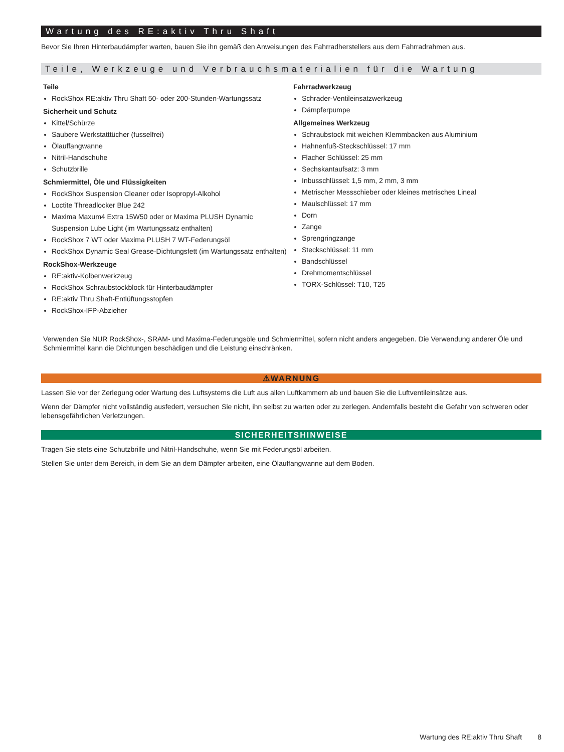Wartung des RE:aktiv Thru Shaft
Bevor Sie Ihren Hinterbaudämpfer warten, bauen Sie ihn gemäß den Anweisungen des Fahrradherstellers aus dem Fahrradrahmen aus.
Teile, Werkzeuge und Verbrauchsmaterialien für die Wartung
Teile
RockShox RE:aktiv Thru Shaft 50- oder 200-Stunden-Wartungssatz
Sicherheit und Schutz
Kittel/Schürze
Saubere Werkstatttücher (fusselfrei)
Ölauffangwanne
Nitril-Handschuhe
Schutzbrille
Schmiermittel, Öle und Flüssigkeiten
RockShox Suspension Cleaner oder Isopropyl-Alkohol
Loctite Threadlocker Blue 242
Maxima Maxum4 Extra 15W50 oder or Maxima PLUSH Dynamic Suspension Lube Light (im Wartungssatz enthalten)
RockShox 7 WT oder Maxima PLUSH 7 WT-Federungsöl
RockShox Dynamic Seal Grease-Dichtungsfett (im Wartungssatz enthalten)
RockShox-Werkzeuge
RE:aktiv-Kolbenwerkzeug
RockShox Schraubstockblock für Hinterbaudämpfer
RE:aktiv Thru Shaft-Entlüftungsstopfen
RockShox-IFP-Abzieher
Fahrradwerkzeug
Schrader-Ventileinsatzwerkzeug
Dämpferpumpe
Allgemeines Werkzeug
Schraubstock mit weichen Klemmbacken aus Aluminium
Hahnenfuß-Steckschlüssel: 17 mm
Flacher Schlüssel: 25 mm
Sechskantaufsatz: 3 mm
Inbusschlüssel: 1,5 mm, 2 mm, 3 mm
Metrischer Messschieber oder kleines metrisches Lineal
Maulschlüssel: 17 mm
Dorn
Zange
Sprengringzange
Steckschlüssel: 11 mm
Bandschlüssel
Drehmomentschlüssel
TORX-Schlüssel: T10, T25
Verwenden Sie NUR RockShox-, SRAM- und Maxima-Federungsöle und Schmiermittel, sofern nicht anders angegeben. Die Verwendung anderer Öle und Schmiermittel kann die Dichtungen beschädigen und die Leistung einschränken.
⚠WARNUNG
Lassen Sie vor der Zerlegung oder Wartung des Luftsystems die Luft aus allen Luftkammern ab und bauen Sie die Luftventileinsätze aus.
Wenn der Dämpfer nicht vollständig ausfedert, versuchen Sie nicht, ihn selbst zu warten oder zu zerlegen. Andernfalls besteht die Gefahr von schweren oder lebensgefährlichen Verletzungen.
SICHERHEITSHINWEISE
Tragen Sie stets eine Schutzbrille und Nitril-Handschuhe, wenn Sie mit Federungsöl arbeiten.
Stellen Sie unter dem Bereich, in dem Sie an dem Dämpfer arbeiten, eine Ölauffangwanne auf dem Boden.
Wartung des RE:aktiv Thru Shaft 8